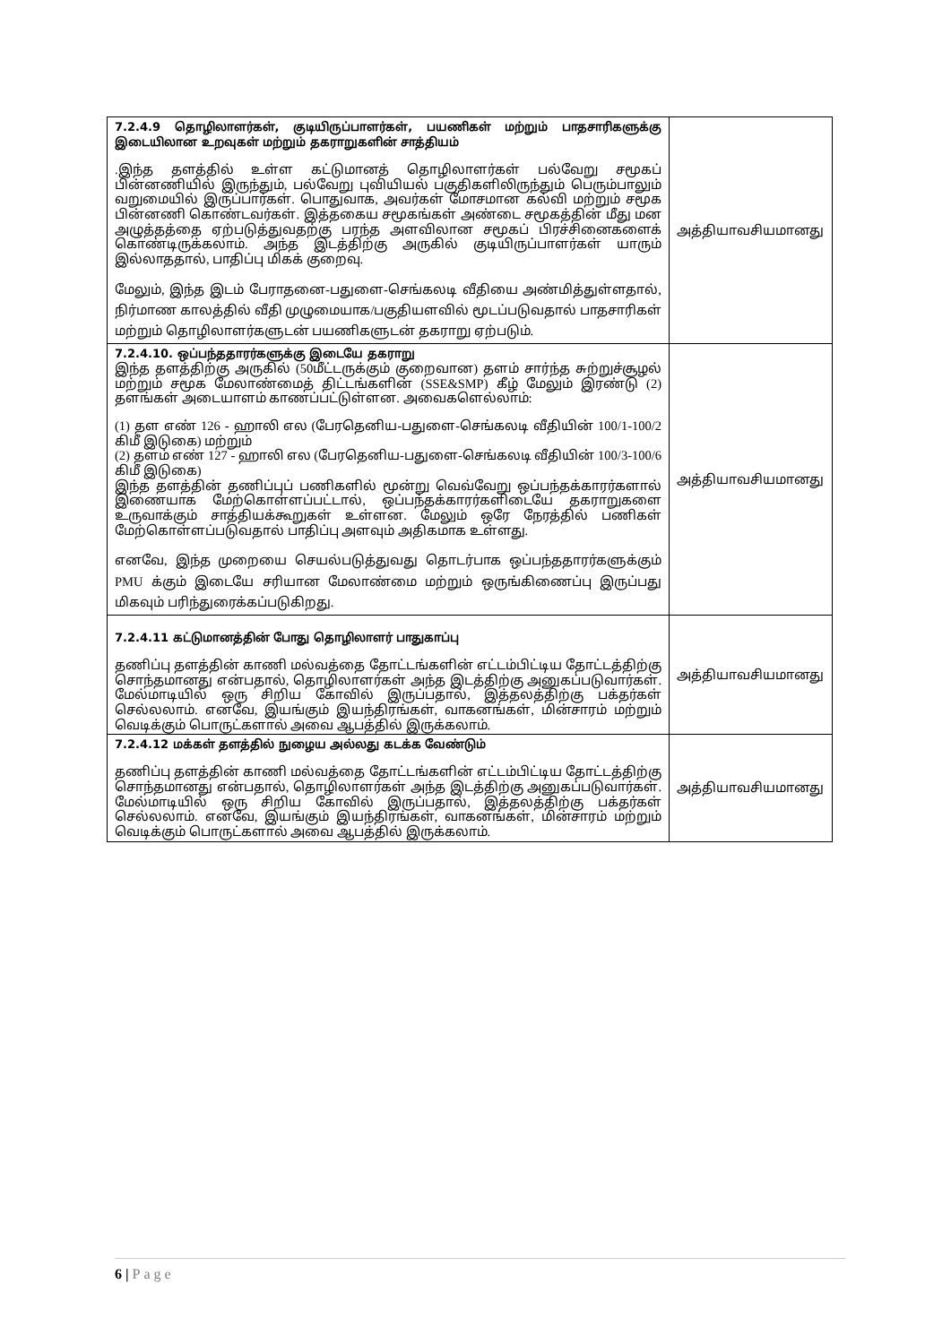| 7.2.4.9 தொழிலாளர்கள், குடியிருப்பாளர்கள், பயணிகள் மற்றும் பாதசாரிகளுக்கு இடையிலான உறவுகள் மற்றும் தகராறுகளின் சாத்தியம் .இந்த தளத்தில் உள்ள கட்டுமானத் தொழிலாளர்கள் பல்வேறு சமூகப் பின்னணியில் இருந்தும், பல்வேறு புவியியல் பகுதிகளிலிருந்தும் பெரும்பாலும் வறுமையில் இருப்பார்கள். பொதுவாக, அவர்கள் மோசமான கல்வி மற்றும் சமூக பின்னணி கொண்டவர்கள். இத்தகைய சமூகங்கள் அண்டை சமூகத்தின் மீது மன அழுத்தத்தை ஏற்படுத்துவதற்கு பரந்த அளவிலான சமூகப் பிரச்சினைகளைக் கொண்டிருக்கலாம். அந்த இடத்திற்கு அருகில் குடியிருப்பாளர்கள் யாரும் இல்லாததால், பாதிப்பு மிகக் குறைவு. மேலும், இந்த இடம் பேராதனை-பதுளை-செங்கலடி வீதியை அண்மித்துள்ளதால், நிர்மாண காலத்தில் வீதி முழுமையாக/பகுதியளவில் மூடப்படுவதால் பாதசாரிகள் மற்றும் தொழிலாளர்களுடன் பயணிகளுடன் தகராறு ஏற்படும். | அத்தியாவசியமானது |
| 7.2.4.10. ஒப்பந்ததாரர்களுக்கு இடையே தகராறு இந்த தளத்திற்கு அருகில் (50மீட்டருக்கும் குறைவான) தளம் சார்ந்த சுற்றுச்சூழல் மற்றும் சமூக மேலாண்மைத் திட்டங்களின் (SSE&SMP) கீழ் மேலும் இரண்டு (2) தளங்கள் அடையாளம் காணப்பட்டுள்ளன. அவைகளெல்லாம்: (1) தள எண் 126 - ஹாலி எல (பேரதெனிய-பதுளை-செங்கலடி வீதியின் 100/1-100/2 கிமீ இடுகை) மற்றும் (2) தளம் எண் 127 - ஹாலி எல (பேரதெனிய-பதுளை-செங்கலடி வீதியின் 100/3-100/6 கிமீ இடுகை) இந்த தளத்தின் தணிப்புப் பணிகளில் மூன்று வெவ்வேறு ஒப்பந்தக்காரர்களால் இணையாக மேற்கொள்ளப்பட்டால், ஒப்பந்தக்காரர்களிடையே தகராறுகளை உருவாக்கும் சாத்தியக்கூறுகள் உள்ளன. மேலும் ஒரே நேரத்தில் பணிகள் மேற்கொள்ளப்படுவதால் பாதிப்பு அளவும் அதிகமாக உள்ளது. எனவே, இந்த முறையை செயல்படுத்துவது தொடர்பாக ஒப்பந்ததாரர்களுக்கும் PMU க்கும் இடையே சரியான மேலாண்மை மற்றும் ஒருங்கிணைப்பு இருப்பது மிகவும் பரிந்துரைக்கப்படுகிறது. | அத்தியாவசியமானது |
| 7.2.4.11 கட்டுமானத்தின் போது தொழிலாளர் பாதுகாப்பு தணிப்பு தளத்தின் காணி மல்வத்தை தோட்டங்களின் எட்டம்பிட்டிய தோட்டத்திற்கு சொந்தமானது என்பதால், தொழிலாளர்கள் அந்த இடத்திற்கு அனுகப்படுவார்கள். மேல்மாடியில் ஒரு சிறிய கோவில் இருப்பதால், இத்தலத்திற்கு பக்தர்கள் செல்லலாம். எனவே, இயங்கும் இயந்திரங்கள், வாகனங்கள், மின்சாரம் மற்றும் வெடிக்கும் பொருட்களால் அவை ஆபத்தில் இருக்கலாம். | அத்தியாவசியமானது |
| 7.2.4.12 மக்கள் தளத்தில் நுழைய அல்லது கடக்க வேண்டும் தணிப்பு தளத்தின் காணி மல்வத்தை தோட்டங்களின் எட்டம்பிட்டிய தோட்டத்திற்கு சொந்தமானது என்பதால், தொழிலாளர்கள் அந்த இடத்திற்கு அனுகப்படுவார்கள். மேல்மாடியில் ஒரு சிறிய கோவில் இருப்பதால், இத்தலத்திற்கு பக்தர்கள் செல்லலாம். எனவே, இயங்கும் இயந்திரங்கள், வாகனங்கள், மின்சாரம் மற்றும் வெடிக்கும் பொருட்களால் அவை ஆபத்தில் இருக்கலாம். | அத்தியாவசியமானது |
6 | Page